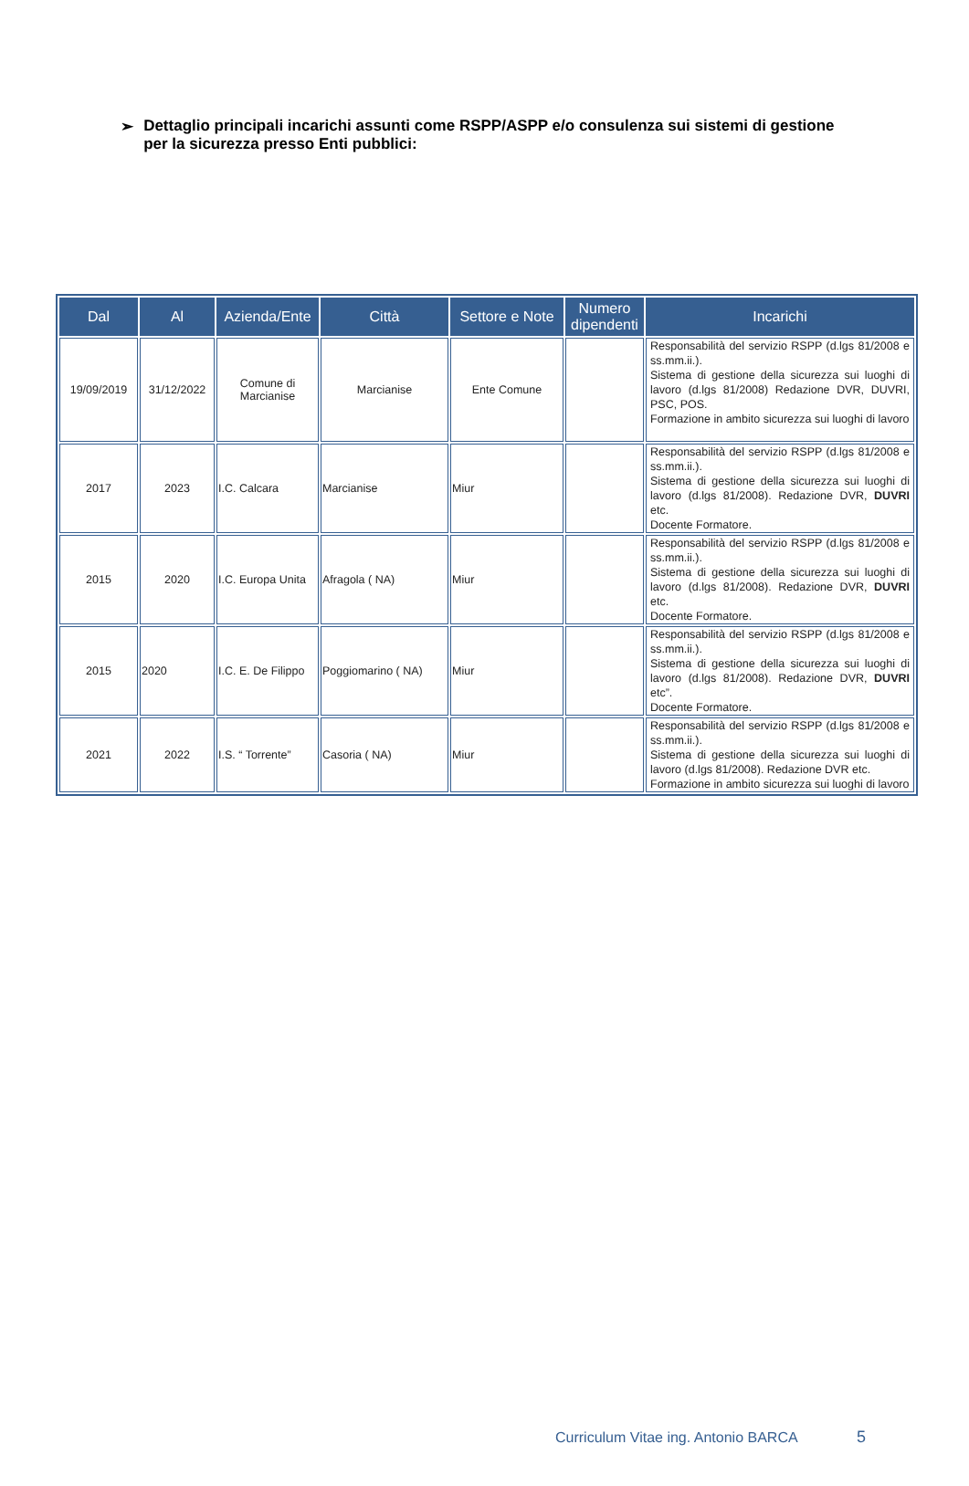➢ Dettaglio principali incarichi assunti come RSPP/ASPP e/o consulenza sui sistemi di gestione per la sicurezza presso Enti pubblici:
| Dal | Al | Azienda/Ente | Città | Settore e Note | Numero dipendenti | Incarichi |
| --- | --- | --- | --- | --- | --- | --- |
| 19/09/2019 | 31/12/2022 | Comune di Marcianise | Marcianise | Ente Comune | | Responsabilità del servizio RSPP (d.lgs 81/2008 e ss.mm.ii.). Sistema di gestione della sicurezza sui luoghi di lavoro (d.lgs 81/2008) Redazione DVR, DUVRI, PSC, POS. Formazione in ambito sicurezza sui luoghi di lavoro |
| 2017 | 2023 | I.C. Calcara | Marcianise | Miur | | Responsabilità del servizio RSPP (d.lgs 81/2008 e ss.mm.ii.). Sistema di gestione della sicurezza sui luoghi di lavoro (d.lgs 81/2008). Redazione DVR, DUVRI etc. Docente Formatore. |
| 2015 | 2020 | I.C. Europa Unita | Afragola ( NA) | Miur | | Responsabilità del servizio RSPP (d.lgs 81/2008 e ss.mm.ii.). Sistema di gestione della sicurezza sui luoghi di lavoro (d.lgs 81/2008). Redazione DVR, DUVRI etc. Docente Formatore. |
| 2015 | 2020 | I.C. E. De Filippo | Poggiomarino ( NA) | Miur | | Responsabilità del servizio RSPP (d.lgs 81/2008 e ss.mm.ii.). Sistema di gestione della sicurezza sui luoghi di lavoro (d.lgs 81/2008). Redazione DVR, DUVRI etc”. Docente Formatore. |
| 2021 | 2022 | I.S. “ Torrente” | Casoria ( NA) | Miur | | Responsabilità del servizio RSPP (d.lgs 81/2008 e ss.mm.ii.). Sistema di gestione della sicurezza sui luoghi di lavoro (d.lgs 81/2008). Redazione DVR etc. Formazione in ambito sicurezza sui luoghi di lavoro |
Curriculum Vitae ing. Antonio BARCA
5